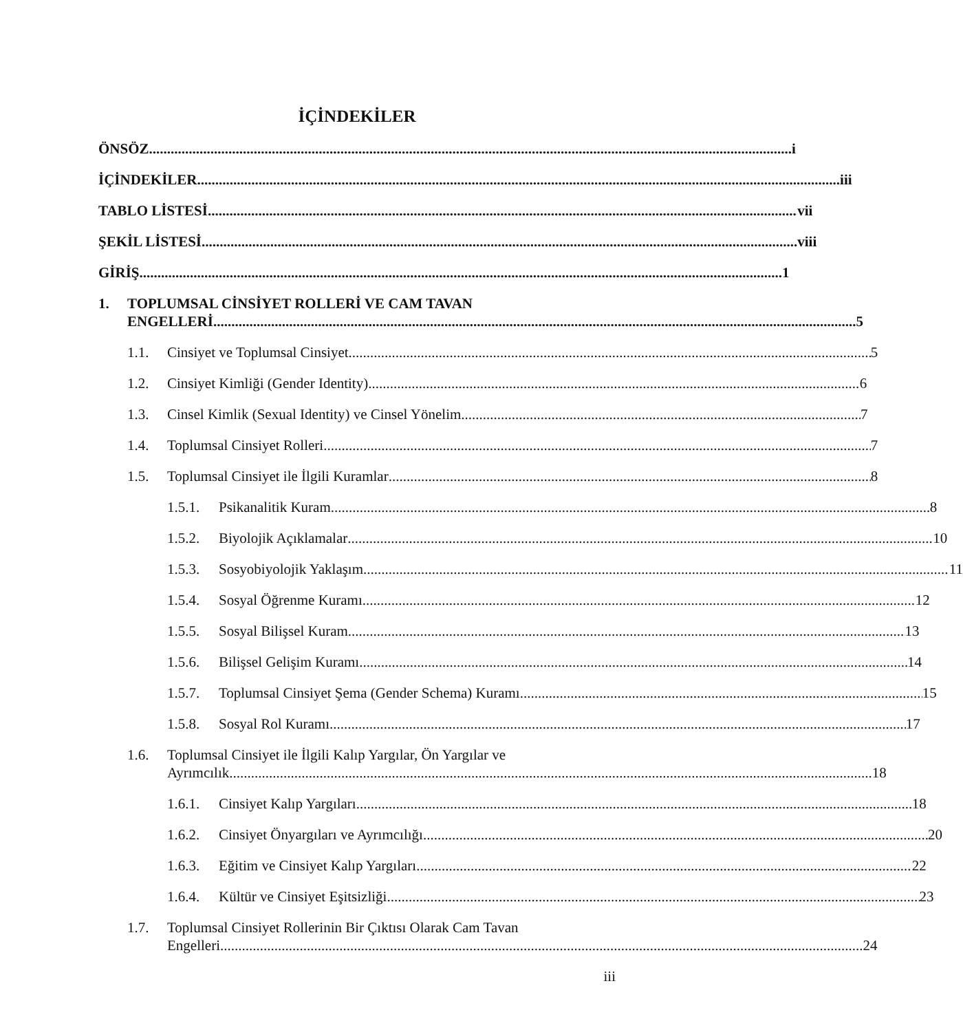İÇİNDEKİLER
ÖNSÖZ
i
İÇİNDEKİLER
iii
TABLO LİSTESİ
vii
ŞEKİL LİSTESİ
viii
GİRİŞ
1
1. TOPLUMSAL CİNSİYET ROLLERİ VE CAM TAVAN
ENGELLERİ 5
1.1.
Cinsiyet ve Toplumsal Cinsiyet
5
1.2.
Cinsiyet Kimliği (Gender Identity)
6
1.3.
Cinsel Kimlik (Sexual Identity) ve Cinsel Yönelim
7
1.4.
Toplumsal Cinsiyet Rolleri
7
1.5.
Toplumsal Cinsiyet ile İlgili Kuramlar
8
1.5.1.
Psikanalitik Kuram
8
1.5.2.
Biyolojik Açıklamalar
10
1.5.3.
Sosyobiyolojik Yaklaşım
11
1.5.4.
Sosyal Öğrenme Kuramı
12
1.5.5.
Sosyal Bilişsel Kuram
13
1.5.6.
Bilişsel Gelişim Kuramı
14
1.5.7.
Toplumsal Cinsiyet Şema (Gender Schema) Kuramı
15
1.5.8.
Sosyal Rol Kuramı
17
1.6. Toplumsal Cinsiyet ile İlgili Kalıp Yargılar, Ön Yargılar ve
Ayrımcılık 18
1.6.1.
Cinsiyet Kalıp Yargıları
18
1.6.2.
Cinsiyet Önyargıları ve Ayrımcılığı
20
1.6.3.
Eğitim ve Cinsiyet Kalıp Yargıları
22
1.6.4.
Kültür ve Cinsiyet Eşitsizliği
23
1.7. Toplumsal Cinsiyet Rollerinin Bir Çıktısı Olarak Cam Tavan
Engelleri 24
iii